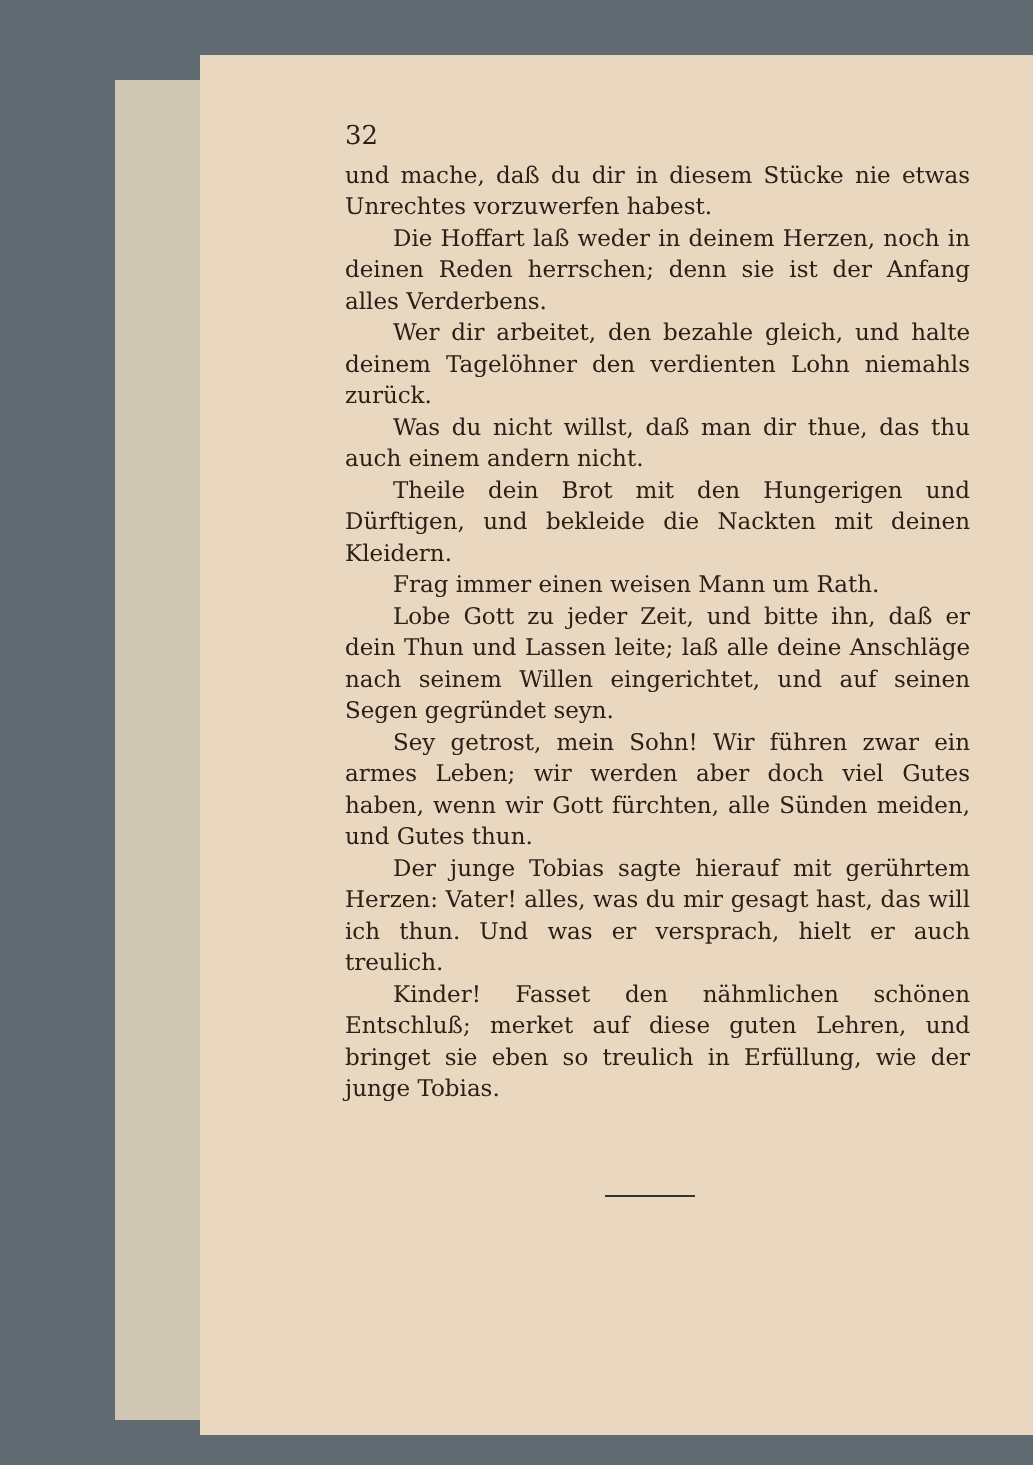32
und mache, daß du dir in diesem Stücke nie etwas Unrechtes vorzuwerfen habest.
Die Hoffart laß weder in deinem Herzen, noch in deinen Reden herrschen; denn sie ist der Anfang alles Verderbens.
Wer dir arbeitet, den bezahle gleich, und halte deinem Tagelöhner den verdienten Lohn niemahls zurück.
Was du nicht willst, daß man dir thue, das thu auch einem andern nicht.
Theile dein Brot mit den Hungerigen und Dürftigen, und bekleide die Nackten mit deinen Kleidern.
Frag immer einen weisen Mann um Rath.
Lobe Gott zu jeder Zeit, und bitte ihn, daß er dein Thun und Lassen leite; laß alle deine Anschläge nach seinem Willen eingerichtet, und auf seinen Segen gegründet seyn.
Sey getrost, mein Sohn! Wir führen zwar ein armes Leben; wir werden aber doch viel Gutes haben, wenn wir Gott fürchten, alle Sünden meiden, und Gutes thun.
Der junge Tobias sagte hierauf mit gerührtem Herzen: Vater! alles, was du mir gesagt hast, das will ich thun. Und was er versprach, hielt er auch treulich.
Kinder! Fasset den nähmlichen schönen Entschluß; merket auf diese guten Lehren, und bringet sie eben so treulich in Erfüllung, wie der junge Tobias.